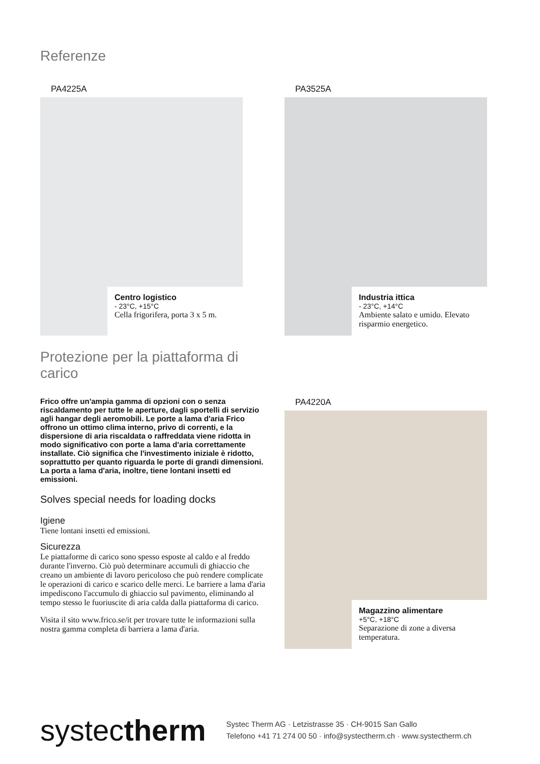Referenze
PA4225A
Centro logistico
- 23°C, +15°C
Cella frigorifera, porta 3 x 5 m.
PA3525A
Industria ittica
- 23°C, +14°C
Ambiente salato e umido. Elevato risparmio energetico.
PA4220A
Magazzino alimentare
+5°C, +18°C
Separazione di zone a diversa temperatura.
Protezione per la piattaforma di carico
Frico offre un'ampia gamma di opzioni con o senza riscaldamento per tutte le aperture, dagli sportelli di servizio agli hangar degli aeromobili. Le porte a lama d'aria Frico offrono un ottimo clima interno, privo di correnti, e la dispersione di aria riscaldata o raffreddata viene ridotta in modo significativo con porte a lama d'aria correttamente installate. Ciò significa che l'investimento iniziale è ridotto, soprattutto per quanto riguarda le porte di grandi dimensioni. La porta a lama d'aria, inoltre, tiene lontani insetti ed emissioni.
Solves special needs for loading docks
Igiene
Tiene lontani insetti ed emissioni.
Sicurezza
Le piattaforme di carico sono spesso esposte al caldo e al freddo durante l'inverno. Ciò può determinare accumuli di ghiaccio che creano un ambiente di lavoro pericoloso che può rendere complicate le operazioni di carico e scarico delle merci. Le barriere a lama d'aria impediscono l'accumulo di ghiaccio sul pavimento, eliminando al tempo stesso le fuoriuscite di aria calda dalla piattaforma di carico.
Visita il sito www.frico.se/it per trovare tutte le informazioni sulla nostra gamma completa di barriera a lama d'aria.
systectherm
Systec Therm AG · Letzistrasse 35 · CH-9015 San Gallo
Telefono +41 71 274 00 50 · info@systectherm.ch · www.systectherm.ch